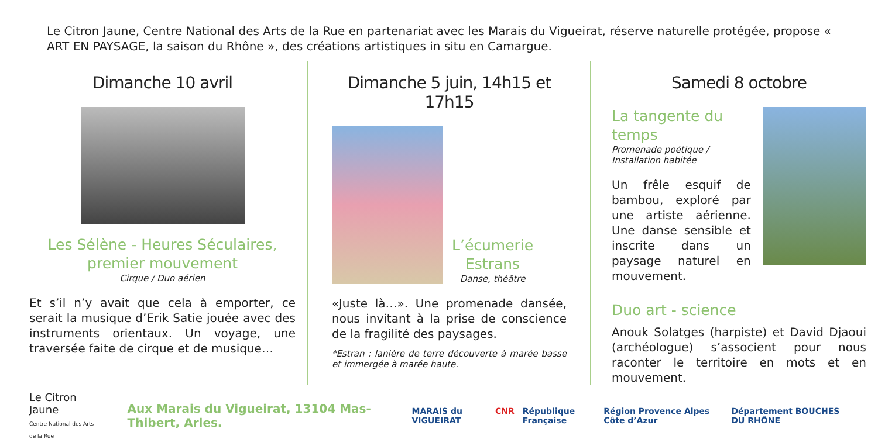Le Citron Jaune, Centre National des Arts de la Rue en partenariat avec les Marais du Vigueirat, réserve naturelle protégée, propose « ART EN PAYSAGE, la saison du Rhône », des créations artistiques in situ en Camargue.
Dimanche 10 avril
Les Sélène - Heures Séculaires,
premier mouvement
Cirque / Duo aérien
Et s’il n’y avait que cela à emporter, ce serait la musique d’Erik Satie jouée avec des instruments orientaux. Un voyage, une traversée faite de cirque et de musique…
Dimanche 5 juin, 14h15 et 17h15
L’écumerie
Estrans
Danse, théâtre
«Juste là…». Une promenade dansée, nous invitant à la prise de conscience de la fragilité des paysages.
*Estran : lanière de terre découverte à marée basse et immergée à marée haute.
Samedi 8 octobre
La tangente du temps
Promenade poétique / Installation habitée
Un frêle esquif de bambou, exploré par une artiste aérienne. Une danse sensible et inscrite dans un paysage naturel en mouvement.
Duo art - science
Anouk Solatges (harpiste) et David Djaoui (archéologue) s’associent pour nous raconter le territoire en mots et en mouvement.
Le Citron Jaune
Centre National des Arts de la Rue
Aux Marais du Vigueirat, 13104 Mas-Thibert, Arles.
MARAIS du VIGUEIRAT CNR République Française Région Provence Alpes Côte d’Azur Département BOUCHES DU RHÔNE